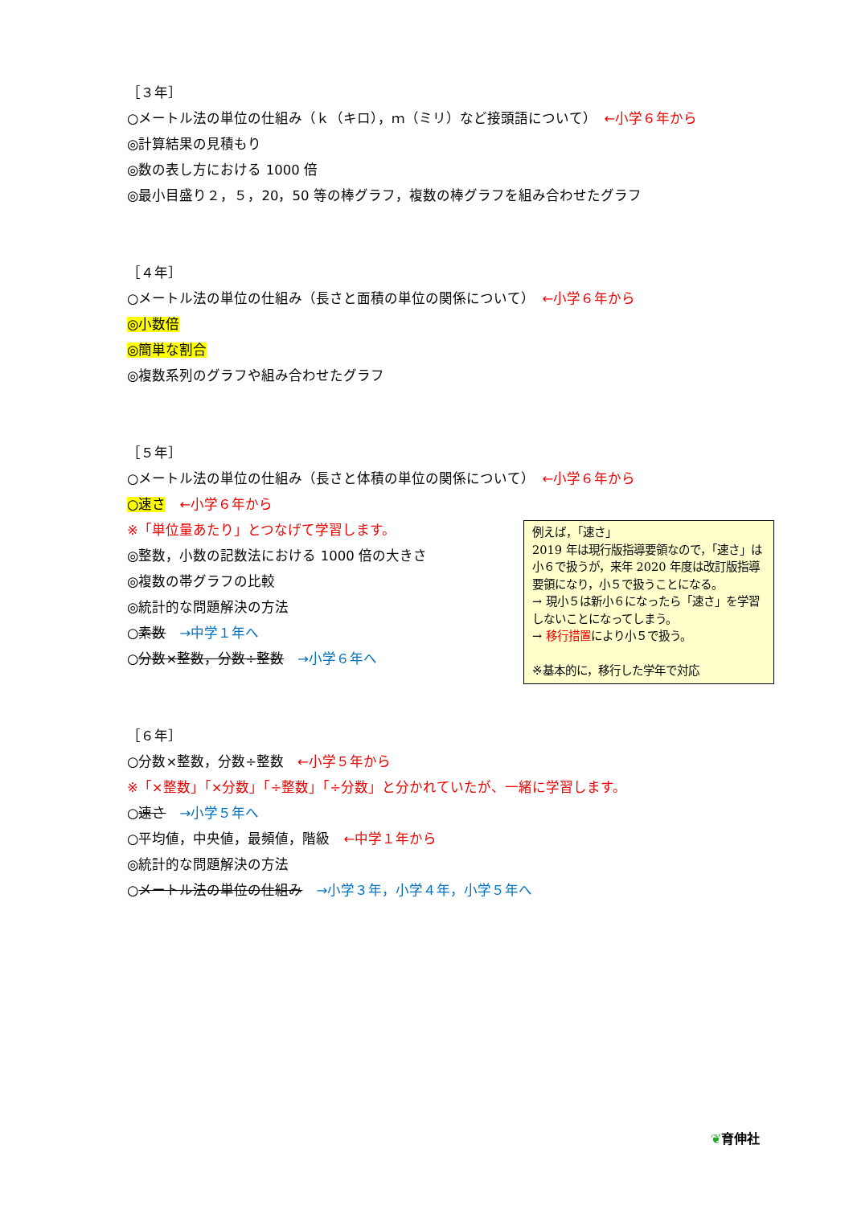［３年］
○メートル法の単位の仕組み（ｋ（キロ），ｍ（ミリ）など接頭語について）　←小学６年から
◎計算結果の見積もり
◎数の表し方における 1000 倍
◎最小目盛り２，５，20，50 等の棒グラフ，複数の棒グラフを組み合わせたグラフ
［４年］
○メートル法の単位の仕組み（長さと面積の単位の関係について）　←小学６年から
◎小数倍
◎簡単な割合
◎複数系列のグラフや組み合わせたグラフ
［５年］
○メートル法の単位の仕組み（長さと体積の単位の関係について）　←小学６年から
○速さ　←小学６年から
※「単位量あたり」とつなげて学習します。
◎整数，小数の記数法における 1000 倍の大きさ
◎複数の帯グラフの比較
◎統計的な問題解決の方法
○素数　→中学１年へ
○分数×整数，分数÷整数　→小学６年へ
［６年］
○分数×整数，分数÷整数　←小学５年から
※「×整数」「×分数」「÷整数」「÷分数」と分かれていたが、一緒に学習します。
○速さ　→小学５年へ
○平均値，中央値，最頻値，階級　←中学１年から
◎統計的な問題解決の方法
○メートル法の単位の仕組み　→小学３年，小学４年，小学５年へ
例えば，「速さ」
2019 年は現行版指導要領なので，「速さ」は小６で扱うが，来年 2020 年度は改訂版指導要領になり，小５で扱うことになる。
→ 現小５は新小６になったら「速さ」を学習しないことになってしまう。
→ 移行措置により小５で扱う。
※基本的に，移行した学年で対応
❦育伸社